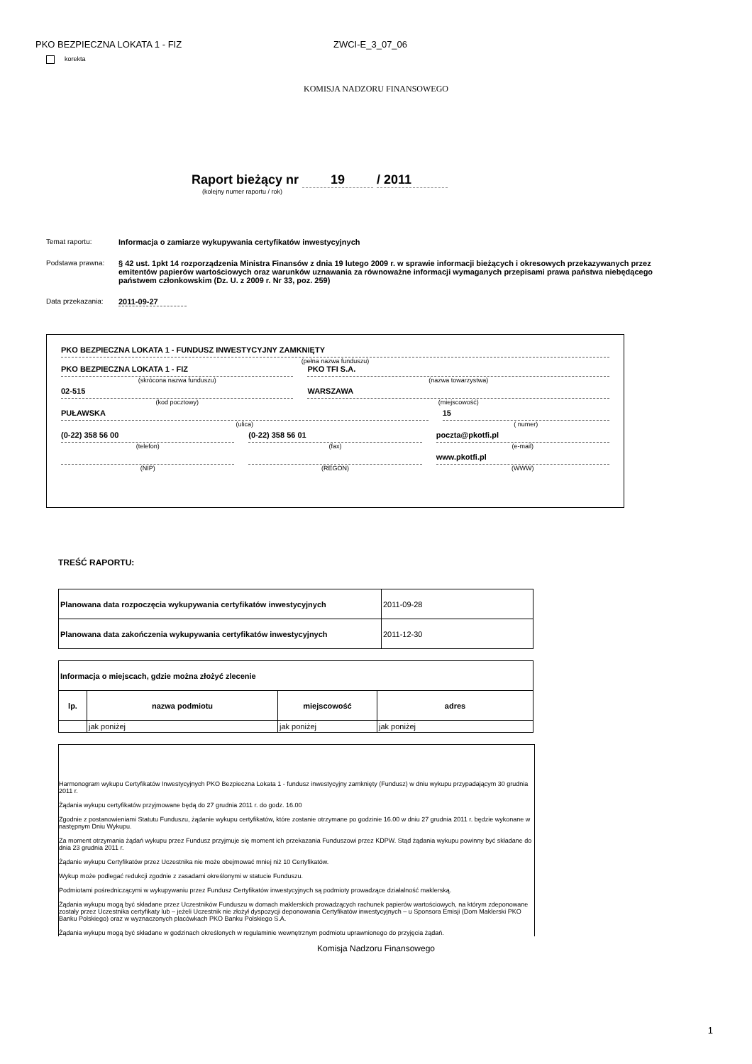PKO BEZPIECZNA LOKATA 1 - FIZ ZWCI-E_3_07_06
korekta
KOMISJA NADZORU FINANSOWEGO
Raport bieżący nr 19 / 2011
(kolejny numer raportu / rok)
Temat raportu: Informacja o zamiarze wykupywania certyfikatów inwestycyjnych
Podstawa prawna: § 42 ust. 1pkt 14 rozporządzenia Ministra Finansów z dnia 19 lutego 2009 r. w sprawie informacji bieżących i okresowych przekazywanych przez emitentów papierów wartościowych oraz warunków uznawania za równoważne informacji wymaganych przepisami prawa państwa niebędącego państwem członkowskim (Dz. U. z 2009 r. Nr 33, poz. 259)
Data przekazania: 2011-09-27
PKO BEZPIECZNA LOKATA 1 - FUNDUSZ INWESTYCYJNY ZAMKNIĘTY
(pełna nazwa funduszu)
PKO BEZPIECZNA LOKATA 1 - FIZ
(skrócona nazwa funduszu)
PKO TFI S.A.
(nazwa towarzystwa)
02-515
(kod pocztowy)
WARSZAWA
(miejscowość)
PUŁAWSKA
(ulica)
15
( numer)
(0-22) 358 56 00
(telefon)
(0-22) 358 56 01
(fax)
poczta@pkotfi.pl
(e-mail)
(NIP) (REGON)
www.pkotfi.pl
(WWW)
TREŚĆ RAPORTU:
| Planowana data rozpoczęcia wykupywania certyfikatów inwestycyjnych | 2011-09-28 |
| Planowana data zakończenia wykupywania certyfikatów inwestycyjnych | 2011-12-30 |
| Informacja o miejscach, gdzie można złożyć zlecenie | | | |
| --- | --- | --- | --- |
| lp. | nazwa podmiotu | miejscowość | adres |
| | jak poniżej | jak poniżej | jak poniżej |
Harmonogram wykupu Certyfikatów Inwestycyjnych PKO Bezpieczna Lokata 1 - fundusz inwestycyjny zamknięty (Fundusz) w dniu wykupu przypadającym 30 grudnia 2011 r.
Żądania wykupu certyfikatów przyjmowane będą do 27 grudnia 2011 r. do godz. 16.00
Zgodnie z postanowieniami Statutu Funduszu, żądanie wykupu certyfikatów, które zostanie otrzymane po godzinie 16.00 w dniu 27 grudnia 2011 r. będzie wykonane w następnym Dniu Wykupu.
Za moment otrzymania żądań wykupu przez Fundusz przyjmuje się moment ich przekazania Funduszowi przez KDPW. Stąd żądania wykupu powinny być składane do dnia 23 grudnia 2011 r.
Żądanie wykupu Certyfikatów przez Uczestnika nie może obejmować mniej niż 10 Certyfikatów.
Wykup może podlegać redukcji zgodnie z zasadami określonymi w statucie Funduszu.
Podmiotami pośredniczącymi w wykupywaniu przez Fundusz Certyfikatów inwestycyjnych są podmioty prowadzące działalność maklerską.
Żądania wykupu mogą być składane przez Uczestników Funduszu w domach maklerskich prowadzących rachunek papierów wartościowych, na którym zdeponowane zostały przez Uczestnika certyfikaty lub – jeżeli Uczestnik nie złożył dyspozycji deponowania Certyfikatów inwestycyjnych – u Sponsora Emisji (Dom Maklerski PKO Banku Polskiego) oraz w wyznaczonych placówkach PKO Banku Polskiego S.A.
Żądania wykupu mogą być składane w godzinach określonych w regulaminie wewnętrznym podmiotu uprawnionego do przyjęcia żądań.
Komisja Nadzoru Finansowego
1